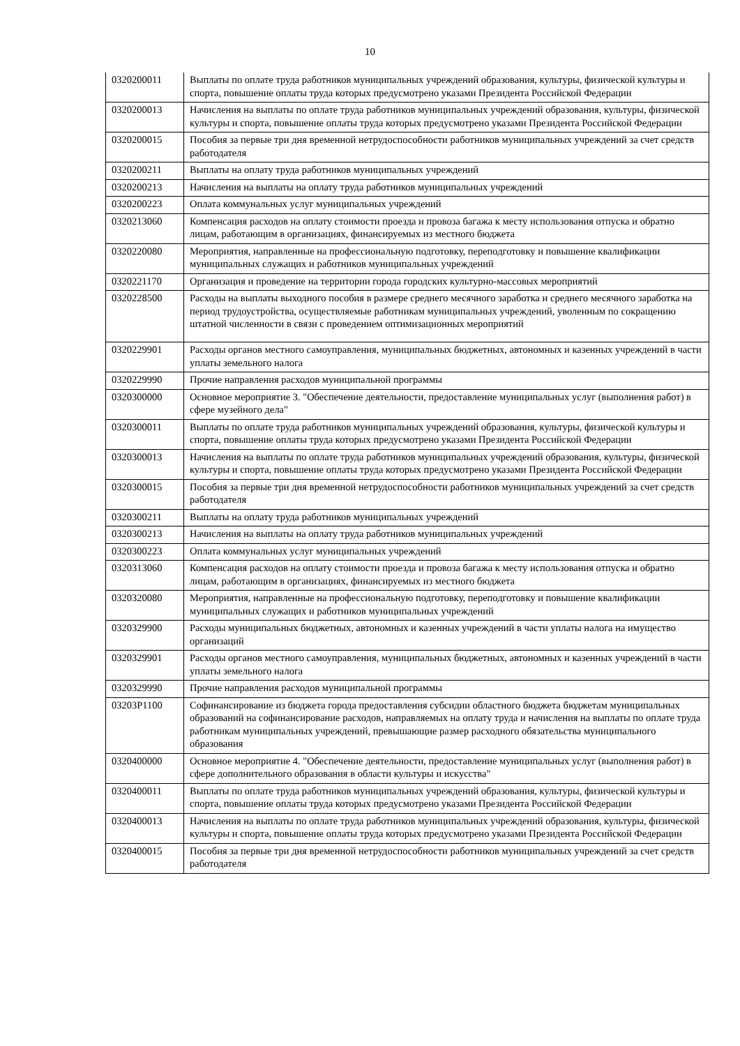10
| 0320200011 | Выплаты по оплате труда работников муниципальных учреждений образования, культуры, физической культуры и спорта, повышение оплаты труда которых предусмотрено указами Президента Российской Федерации |
| 0320200013 | Начисления на выплаты по оплате труда работников муниципальных учреждений образования, культуры, физической культуры и спорта, повышение оплаты труда которых предусмотрено указами Президента Российской Федерации |
| 0320200015 | Пособия за первые три дня временной нетрудоспособности работников муниципальных учреждений за счет средств работодателя |
| 0320200211 | Выплаты на оплату труда работников муниципальных учреждений |
| 0320200213 | Начисления на выплаты на оплату труда работников муниципальных учреждений |
| 0320200223 | Оплата коммунальных услуг муниципальных учреждений |
| 0320213060 | Компенсация расходов на оплату стоимости проезда и провоза багажа к месту использования отпуска и обратно лицам, работающим в организациях, финансируемых из местного бюджета |
| 0320220080 | Мероприятия, направленные на профессиональную подготовку, переподготовку и повышение квалификации муниципальных служащих и работников муниципальных учреждений |
| 0320221170 | Организация и проведение на территории города городских культурно-массовых мероприятий |
| 0320228500 | Расходы на выплаты выходного пособия в размере среднего месячного заработка и среднего месячного заработка на период трудоустройства, осуществляемые работникам муниципальных учреждений, уволенным по сокращению штатной численности в связи с проведением оптимизационных мероприятий |
| 0320229901 | Расходы органов местного самоуправления, муниципальных бюджетных, автономных и казенных учреждений в части уплаты земельного налога |
| 0320229990 | Прочие направления расходов муниципальной программы |
| 0320300000 | Основное мероприятие 3. "Обеспечение деятельности, предоставление муниципальных услуг (выполнения работ) в сфере музейного дела" |
| 0320300011 | Выплаты по оплате труда работников муниципальных учреждений образования, культуры, физической культуры и спорта, повышение оплаты труда которых предусмотрено указами Президента Российской Федерации |
| 0320300013 | Начисления на выплаты по оплате труда работников муниципальных учреждений образования, культуры, физической культуры и спорта, повышение оплаты труда которых предусмотрено указами Президента Российской Федерации |
| 0320300015 | Пособия за первые три дня временной нетрудоспособности работников муниципальных учреждений за счет средств работодателя |
| 0320300211 | Выплаты на оплату труда работников муниципальных учреждений |
| 0320300213 | Начисления на выплаты на оплату труда работников муниципальных учреждений |
| 0320300223 | Оплата коммунальных услуг муниципальных учреждений |
| 0320313060 | Компенсация расходов на оплату стоимости проезда и провоза багажа к месту использования отпуска и обратно лицам, работающим в организациях, финансируемых из местного бюджета |
| 0320320080 | Мероприятия, направленные на профессиональную подготовку, переподготовку и повышение квалификации муниципальных служащих и работников муниципальных учреждений |
| 0320329900 | Расходы муниципальных бюджетных, автономных и казенных учреждений в части уплаты налога на имущество организаций |
| 0320329901 | Расходы органов местного самоуправления, муниципальных бюджетных, автономных и казенных учреждений в части уплаты земельного налога |
| 0320329990 | Прочие направления расходов муниципальной программы |
| 03203P1100 | Софинансирование из бюджета города предоставления субсидии областного бюджета бюджетам муниципальных образований на софинансирование расходов, направляемых на оплату труда и начисления на выплаты по оплате труда работникам муниципальных учреждений, превышающие размер расходного обязательства муниципального образования |
| 0320400000 | Основное мероприятие 4. "Обеспечение деятельности, предоставление муниципальных услуг (выполнения работ) в сфере дополнительного образования в области культуры и искусства" |
| 0320400011 | Выплаты по оплате труда работников муниципальных учреждений образования, культуры, физической культуры и спорта, повышение оплаты труда которых предусмотрено указами Президента Российской Федерации |
| 0320400013 | Начисления на выплаты по оплате труда работников муниципальных учреждений образования, культуры, физической культуры и спорта, повышение оплаты труда которых предусмотрено указами Президента Российской Федерации |
| 0320400015 | Пособия за первые три дня временной нетрудоспособности работников муниципальных учреждений за счет средств работодателя |